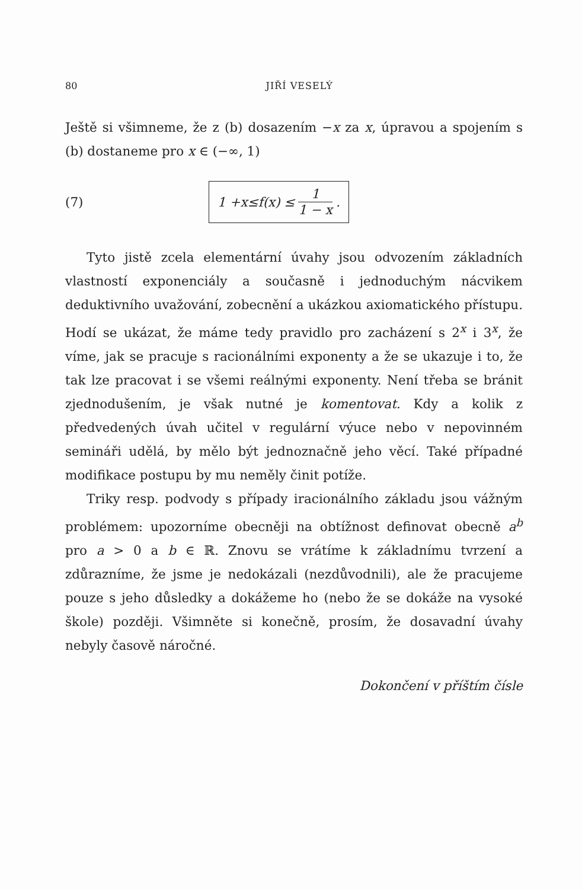80 JIŘÍ VESELÝ
Ještě si všimneme, že z (b) dosazením −x za x, úpravou a spojením s (b) dostaneme pro x ∈ (−∞, 1)
(7)
1 + x ≤ f (x) ≤ 1 1 − x .
Tyto jistě zcela elementární úvahy jsou odvozením základních vlastností exponenciály a současně i jednoduchým nácvikem deduktivního uvažování, zobecnění a ukázkou axiomatického přístupu. Hodí se ukázat, že máme tedy pravidlo pro zacházení s 2<sup>x</sup> i 3<sup>x</sup>, že víme, jak se pracuje s racionálními exponenty a že se ukazuje i to, že tak lze pracovat i se všemi reálnými exponenty. Není třeba se bránit zjednodušením, je však nutné je komentovat. Kdy a kolik z předvedených úvah učitel v regulární výuce nebo v nepovinném semináři udělá, by mělo být jednoznačně jeho věcí. Také případné modifikace postupu by mu neměly činit potíže.
Triky resp. podvody s případy iracionálního základu jsou vážným problémem: upozorníme obecněji na obtížnost definovat obecně a<sup>b</sup> pro a > 0 a b ∈ ℝ. Znovu se vrátíme k základnímu tvrzení a zdůrazníme, že jsme je nedokázali (nezdůvodnili), ale že pracujeme pouze s jeho důsledky a dokážeme ho (nebo že se dokáže na vysoké škole) později. Všimněte si konečně, prosím, že dosavadní úvahy nebyly časově náročné.
Dokončení v příštím čísle